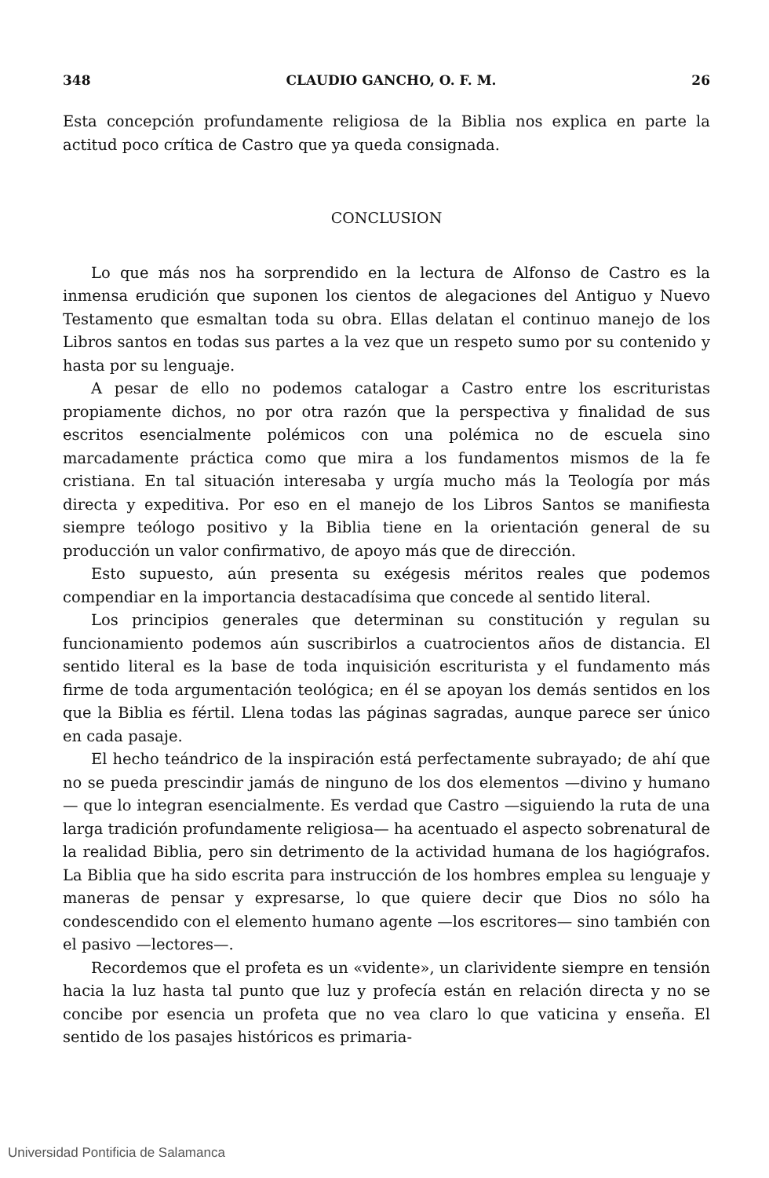348 CLAUDIO GANCHO, O. F. M. 26
Esta concepción profundamente religiosa de la Biblia nos explica en parte la actitud poco crítica de Castro que ya queda consignada.
CONCLUSION
Lo que más nos ha sorprendido en la lectura de Alfonso de Castro es la inmensa erudición que suponen los cientos de alegaciones del Antiguo y Nuevo Testamento que esmaltan toda su obra. Ellas delatan el continuo manejo de los Libros santos en todas sus partes a la vez que un respeto sumo por su contenido y hasta por su lenguaje.
A pesar de ello no podemos catalogar a Castro entre los escrituristas propiamente dichos, no por otra razón que la perspectiva y finalidad de sus escritos esencialmente polémicos con una polémica no de escuela sino marcadamente práctica como que mira a los fundamentos mismos de la fe cristiana. En tal situación interesaba y urgía mucho más la Teología por más directa y expeditiva. Por eso en el manejo de los Libros Santos se manifiesta siempre teólogo positivo y la Biblia tiene en la orientación general de su producción un valor confirmativo, de apoyo más que de dirección.
Esto supuesto, aún presenta su exégesis méritos reales que podemos compendiar en la importancia destacadísima que concede al sentido literal.
Los principios generales que determinan su constitución y regulan su funcionamiento podemos aún suscribirlos a cuatrocientos años de distancia. El sentido literal es la base de toda inquisición escriturista y el fundamento más firme de toda argumentación teológica; en él se apoyan los demás sentidos en los que la Biblia es fértil. Llena todas las páginas sagradas, aunque parece ser único en cada pasaje.
El hecho teándrico de la inspiración está perfectamente subrayado; de ahí que no se pueda prescindir jamás de ninguno de los dos elementos —divino y humano— que lo integran esencialmente. Es verdad que Castro —siguiendo la ruta de una larga tradición profundamente religiosa— ha acentuado el aspecto sobrenatural de la realidad Biblia, pero sin detrimento de la actividad humana de los hagiógrafos. La Biblia que ha sido escrita para instrucción de los hombres emplea su lenguaje y maneras de pensar y expresarse, lo que quiere decir que Dios no sólo ha condescendido con el elemento humano agente —los escritores— sino también con el pasivo —lectores—.
Recordemos que el profeta es un «vidente», un clarividente siempre en tensión hacia la luz hasta tal punto que luz y profecía están en relación directa y no se concibe por esencia un profeta que no vea claro lo que vaticina y enseña. El sentido de los pasajes históricos es primaria-
Universidad Pontificia de Salamanca